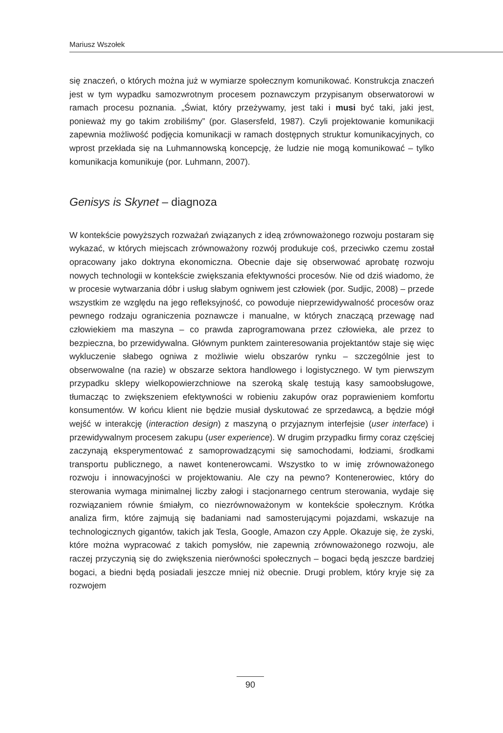Mariusz Wszołek
się znaczeń, o których można już w wymiarze społecznym komunikować. Konstrukcja znaczeń jest w tym wypadku samozwrotnym procesem poznawczym przypisanym obserwatorowi w ramach procesu poznania. „Świat, który przeżywamy, jest taki i musi być taki, jaki jest, ponieważ my go takim zrobiliśmy” (por. Glasersfeld, 1987). Czyli projektowanie komunikacji zapewnia możliwość podjęcia komunikacji w ramach dostępnych struktur komunikacyjnych, co wprost przekłada się na Luhmannowską koncepcję, że ludzie nie mogą komunikować – tylko komunikacja komunikuje (por. Luhmann, 2007).
Genisys is Skynet – diagnoza
W kontekście powyższych rozważań związanych z ideą zrównoważonego rozwoju postaram się wykazać, w których miejscach zrównoważony rozwój produkuje coś, przeciwko czemu został opracowany jako doktryna ekonomiczna. Obecnie daje się obserwować aprobatę rozwoju nowych technologii w kontekście zwiększania efektywności procesów. Nie od dziś wiadomo, że w procesie wytwarzania dóbr i usług słabym ogniwem jest człowiek (por. Sudjic, 2008) – przede wszystkim ze względu na jego refleksyjność, co powoduje nieprzewidywalność procesów oraz pewnego rodzaju ograniczenia poznawcze i manualne, w których znaczącą przewagę nad człowiekiem ma maszyna – co prawda zaprogramowana przez człowieka, ale przez to bezpieczna, bo przewidywalna. Głównym punktem zainteresowania projektantów staje się więc wykluczenie słabego ogniwa z możliwie wielu obszarów rynku – szczególnie jest to obserwowalne (na razie) w obszarze sektora handlowego i logistycznego. W tym pierwszym przypadku sklepy wielkopowierzchniowe na szeroką skalę testują kasy samoobsługowe, tłumacząc to zwiększeniem efektywności w robieniu zakupów oraz poprawieniem komfortu konsumentów. W końcu klient nie będzie musiał dyskutować ze sprzedawcą, a będzie mógł wejść w interakcję (interaction design) z maszyną o przyjaznym interfejsie (user interface) i przewidywalnym procesem zakupu (user experience). W drugim przypadku firmy coraz częściej zaczynają eksperymentować z samoprowadzącymi się samochodami, łodziami, środkami transportu publicznego, a nawet kontenerowcami. Wszystko to w imię zrównoważonego rozwoju i innowacyjności w projektowaniu. Ale czy na pewno? Kontenerowiec, który do sterowania wymaga minimalnej liczby załogi i stacjonarnego centrum sterowania, wydaje się rozwiązaniem równie śmiałym, co niezrównoważonym w kontekście społecznym. Krótka analiza firm, które zajmują się badaniami nad samosterującymi pojazdami, wskazuje na technologicznych gigantów, takich jak Tesla, Google, Amazon czy Apple. Okazuje się, że zyski, które można wypracować z takich pomysłów, nie zapewnią zrównoważonego rozwoju, ale raczej przyczynią się do zwiększenia nierówności społecznych – bogaci będą jeszcze bardziej bogaci, a biedni będą posiadali jeszcze mniej niż obecnie. Drugi problem, który kryje się za rozwojem
90